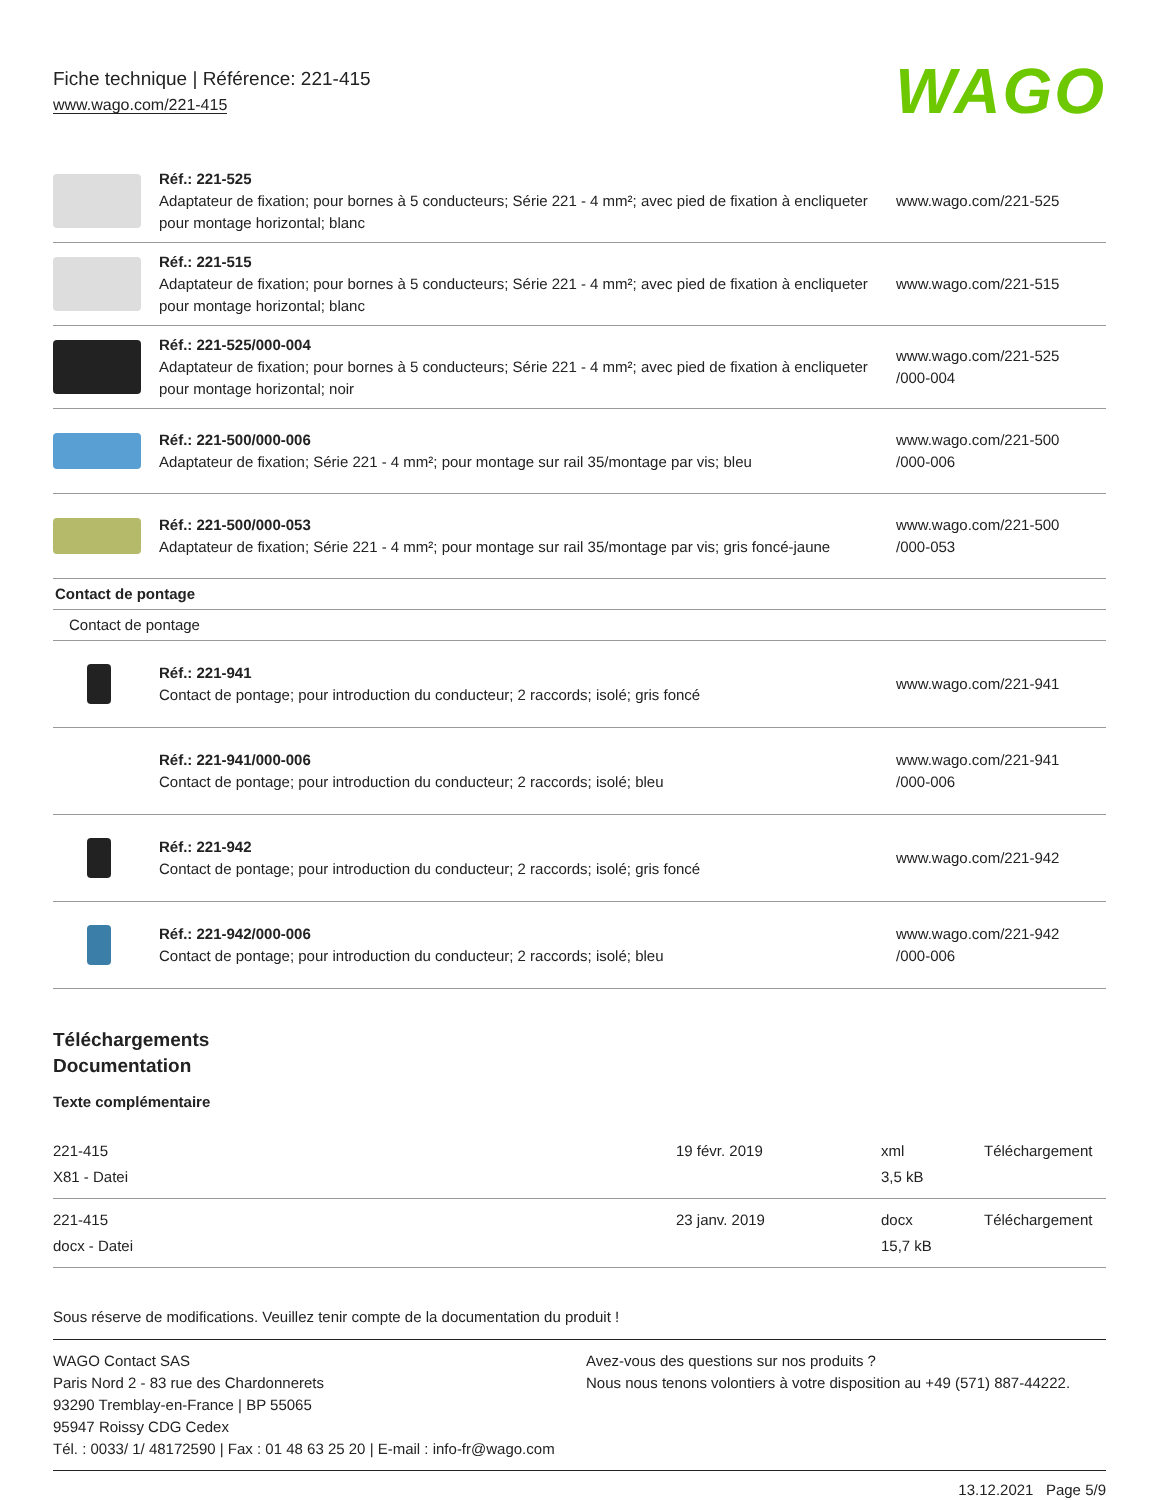Fiche technique | Référence: 221-415
www.wago.com/221-415
WAGO
| | Réf.: 221-525 Adaptateur de fixation; pour bornes à 5 conducteurs; Série 221 - 4 mm²; avec pied de fixation à encliqueter pour montage horizontal; blanc | www.wago.com/221-525 |
| | Réf.: 221-515 Adaptateur de fixation; pour bornes à 5 conducteurs; Série 221 - 4 mm²; avec pied de fixation à encliqueter pour montage horizontal; blanc | www.wago.com/221-515 |
| | Réf.: 221-525/000-004 Adaptateur de fixation; pour bornes à 5 conducteurs; Série 221 - 4 mm²; avec pied de fixation à encliqueter pour montage horizontal; noir | www.wago.com/221-525 /000-004 |
| | Réf.: 221-500/000-006 Adaptateur de fixation; Série 221 - 4 mm²; pour montage sur rail 35/montage par vis; bleu | www.wago.com/221-500 /000-006 |
| | Réf.: 221-500/000-053 Adaptateur de fixation; Série 221 - 4 mm²; pour montage sur rail 35/montage par vis; gris foncé-jaune | www.wago.com/221-500 /000-053 |
| Contact de pontage | | |
| Contact de pontage | | |
| | Réf.: 221-941 Contact de pontage; pour introduction du conducteur; 2 raccords; isolé; gris foncé | www.wago.com/221-941 |
| | Réf.: 221-941/000-006 Contact de pontage; pour introduction du conducteur; 2 raccords; isolé; bleu | www.wago.com/221-941 /000-006 |
| | Réf.: 221-942 Contact de pontage; pour introduction du conducteur; 2 raccords; isolé; gris foncé | www.wago.com/221-942 |
| | Réf.: 221-942/000-006 Contact de pontage; pour introduction du conducteur; 2 raccords; isolé; bleu | www.wago.com/221-942 /000-006 |
Téléchargements
Documentation
Texte complémentaire
| 221-415 X81 - Datei | 19 févr. 2019 | xml 3,5 kB | Téléchargement |
| 221-415 docx - Datei | 23 janv. 2019 | docx 15,7 kB | Téléchargement |
Sous réserve de modifications. Veuillez tenir compte de la documentation du produit !
WAGO Contact SAS
Paris Nord 2 - 83 rue des Chardonnerets
93290 Tremblay-en-France | BP 55065
95947 Roissy CDG Cedex
Tél. : 0033/ 1/ 48172590 | Fax : 01 48 63 25 20 | E-mail : info-fr@wago.com
Avez-vous des questions sur nos produits ?
Nous nous tenons volontiers à votre disposition au +49 (571) 887-44222.
13.12.2021 Page 5/9